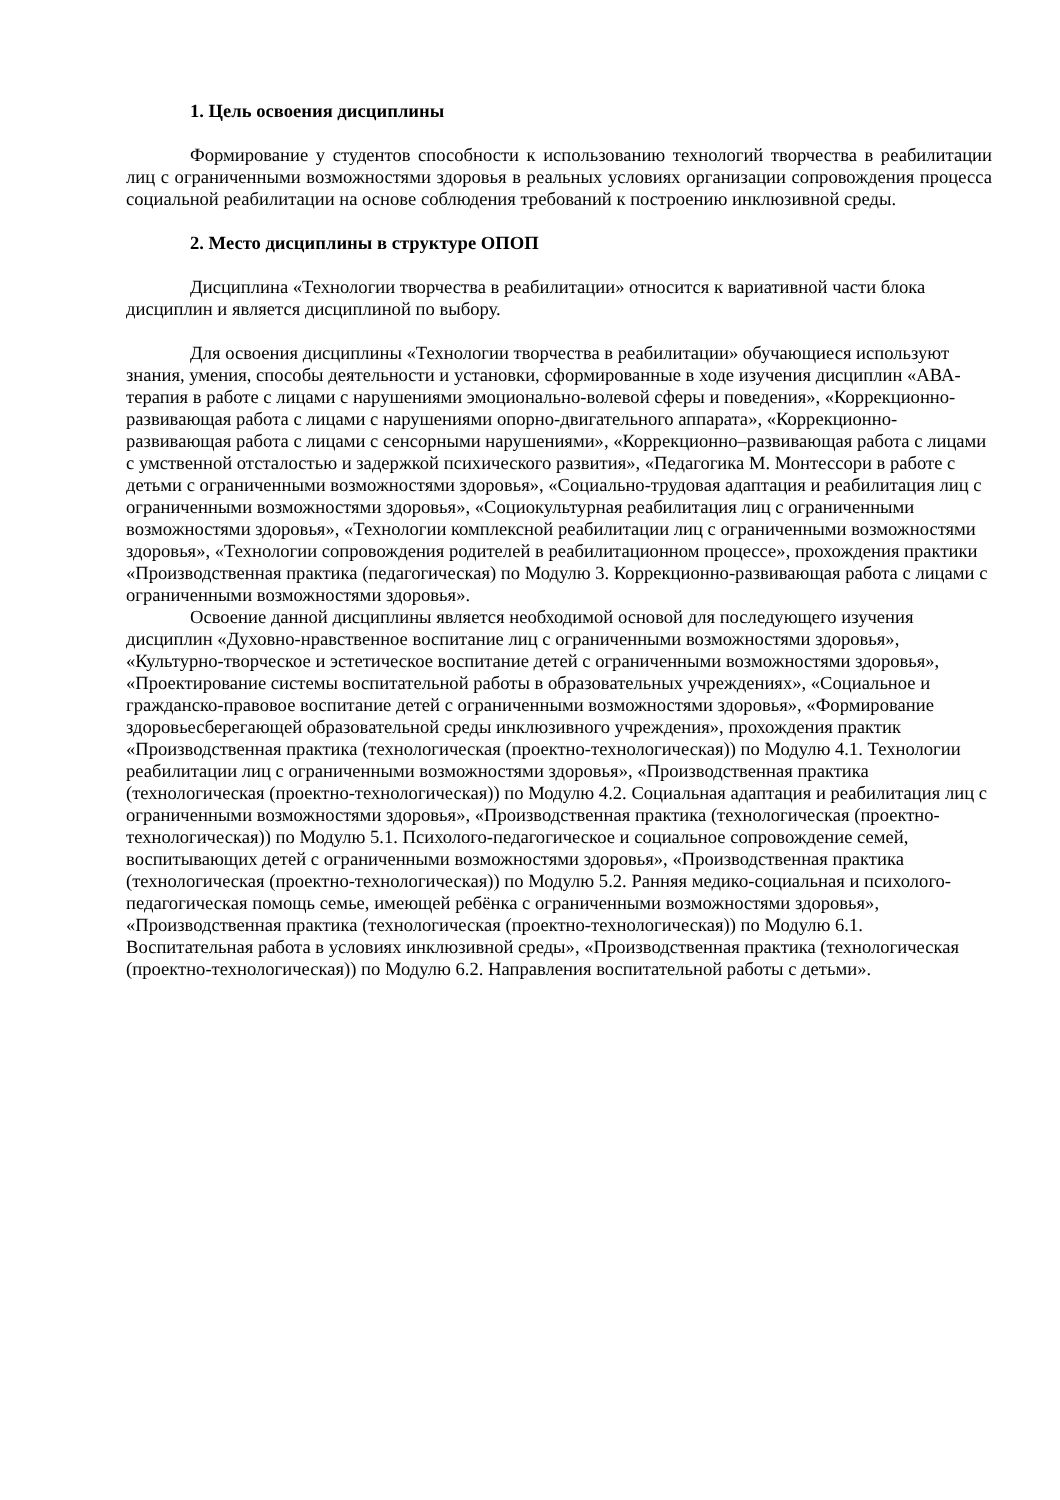1. Цель освоения дисциплины
Формирование у студентов способности к использованию технологий творчества в реабилитации лиц с ограниченными возможностями здоровья в реальных условиях организации сопровождения процесса социальной реабилитации на основе соблюдения требований к построению инклюзивной среды.
2. Место дисциплины в структуре ОПОП
Дисциплина «Технологии творчества в реабилитации» относится к вариативной части блока дисциплин и является дисциплиной по выбору.
Для освоения дисциплины «Технологии творчества в реабилитации» обучающиеся используют знания, умения, способы деятельности и установки, сформированные в ходе изучения дисциплин «АВА-терапия в работе с лицами с нарушениями эмоционально-волевой сферы и поведения», «Коррекционно-развивающая работа с лицами с нарушениями опорно-двигательного аппарата», «Коррекционно-развивающая работа с лицами с сенсорными нарушениями», «Коррекционно–развивающая работа с лицами с умственной отсталостью и задержкой психического развития», «Педагогика М. Монтессори в работе с детьми с ограниченными возможностями здоровья», «Социально-трудовая адаптация и реабилитация лиц с ограниченными возможностями здоровья», «Социокультурная реабилитация лиц с ограниченными возможностями здоровья», «Технологии комплексной реабилитации лиц с ограниченными возможностями здоровья», «Технологии сопровождения родителей в реабилитационном процессе», прохождения практики «Производственная практика (педагогическая) по Модулю 3. Коррекционно-развивающая работа с лицами с ограниченными возможностями здоровья».
Освоение данной дисциплины является необходимой основой для последующего изучения дисциплин «Духовно-нравственное воспитание лиц с ограниченными возможностями здоровья», «Культурно-творческое и эстетическое воспитание детей с ограниченными возможностями здоровья», «Проектирование системы воспитательной работы в образовательных учреждениях», «Социальное и гражданско-правовое воспитание детей с ограниченными возможностями здоровья», «Формирование здоровьесберегающей образовательной среды инклюзивного учреждения», прохождения практик «Производственная практика (технологическая (проектно-технологическая)) по Модулю 4.1. Технологии реабилитации лиц с ограниченными возможностями здоровья», «Производственная практика (технологическая (проектно-технологическая)) по Модулю 4.2. Социальная адаптация и реабилитация лиц с ограниченными возможностями здоровья», «Производственная практика (технологическая (проектно-технологическая)) по Модулю 5.1. Психолого-педагогическое и социальное сопровождение семей, воспитывающих детей с ограниченными возможностями здоровья», «Производственная практика (технологическая (проектно-технологическая)) по Модулю 5.2. Ранняя медико-социальная и психолого-педагогическая помощь семье, имеющей ребёнка с ограниченными возможностями здоровья», «Производственная практика (технологическая (проектно-технологическая)) по Модулю 6.1. Воспитательная работа в условиях инклюзивной среды», «Производственная практика (технологическая (проектно-технологическая)) по Модулю 6.2. Направления воспитательной работы с детьми».